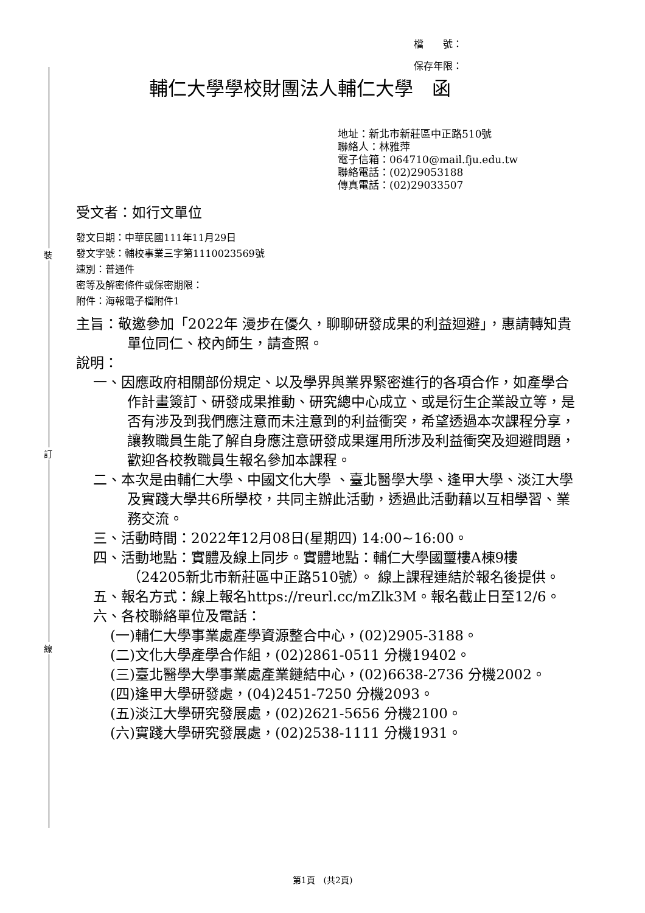裝
訂
線
檔　　號：
保存年限：
輔仁大學學校財團法人輔仁大學　函
地址：新北市新莊區中正路510號
聯絡人：林雅萍
電子信箱：064710@mail.fju.edu.tw
聯絡電話：(02)29053188
傳真電話：(02)29033507
受文者：如行文單位
發文日期：中華民國111年11月29日
發文字號：輔校事業三字第1110023569號
速別：普通件
密等及解密條件或保密期限：
附件：海報電子檔附件1
主旨：敬邀參加「2022年 漫步在優久，聊聊研發成果的利益迴避」，惠請轉知貴單位同仁、校內師生，請查照。
說明：
一、因應政府相關部份規定、以及學界與業界緊密進行的各項合作，如產學合作計畫簽訂、研發成果推動、研究總中心成立、或是衍生企業設立等，是否有涉及到我們應注意而未注意到的利益衝突，希望透過本次課程分享，讓教職員生能了解自身應注意研發成果運用所涉及利益衝突及迴避問題，歡迎各校教職員生報名參加本課程。
二、本次是由輔仁大學、中國文化大學 、臺北醫學大學、逢甲大學、淡江大學及實踐大學共6所學校，共同主辦此活動，透過此活動藉以互相學習、業務交流。
三、活動時間：2022年12月08日(星期四) 14:00~16:00。
四、活動地點：實體及線上同步。實體地點：輔仁大學國璽樓A棟9樓（24205新北市新莊區中正路510號）。 線上課程連結於報名後提供。
五、報名方式：線上報名https://reurl.cc/mZlk3M。報名截止日至12/6。
六、各校聯絡單位及電話：
(一)輔仁大學事業處產學資源整合中心，(02)2905-3188。
(二)文化大學產學合作組，(02)2861-0511 分機19402。
(三)臺北醫學大學事業處產業鏈結中心，(02)6638-2736 分機2002。
(四)逢甲大學研發處，(04)2451-7250 分機2093。
(五)淡江大學研究發展處，(02)2621-5656 分機2100。
(六)實踐大學研究發展處，(02)2538-1111 分機1931。
第1頁　(共2頁)